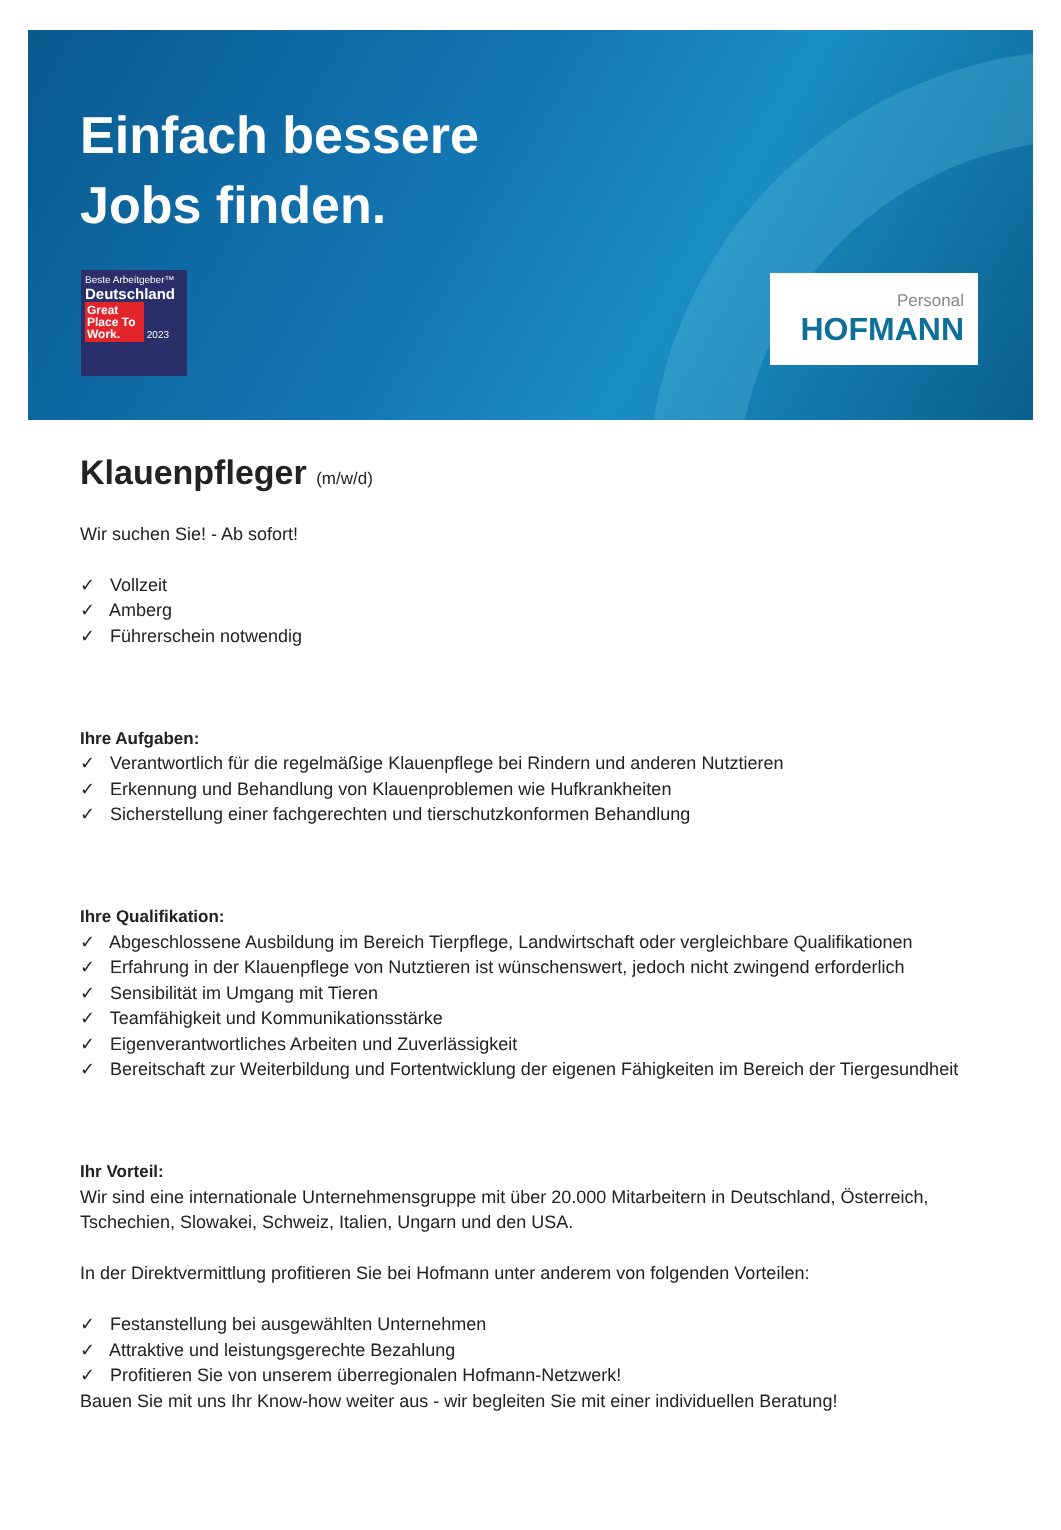Einfach bessere
Jobs finden.
Beste Arbeitgeber™
Deutschland
Great Place To Work. 2023
Personal
HOFMANN
Klauenpfleger (m/w/d)
Wir suchen Sie! - Ab sofort!
✓ Vollzeit
✓ Amberg
✓ Führerschein notwendig
Ihre Aufgaben:
✓ Verantwortlich für die regelmäßige Klauenpflege bei Rindern und anderen Nutztieren
✓ Erkennung und Behandlung von Klauenproblemen wie Hufkrankheiten
✓ Sicherstellung einer fachgerechten und tierschutzkonformen Behandlung
Ihre Qualifikation:
✓ Abgeschlossene Ausbildung im Bereich Tierpflege, Landwirtschaft oder vergleichbare Qualifikationen
✓ Erfahrung in der Klauenpflege von Nutztieren ist wünschenswert, jedoch nicht zwingend erforderlich
✓ Sensibilität im Umgang mit Tieren
✓ Teamfähigkeit und Kommunikationsstärke
✓ Eigenverantwortliches Arbeiten und Zuverlässigkeit
✓ Bereitschaft zur Weiterbildung und Fortentwicklung der eigenen Fähigkeiten im Bereich der Tiergesundheit
Ihr Vorteil:
Wir sind eine internationale Unternehmensgruppe mit über 20.000 Mitarbeitern in Deutschland, Österreich, Tschechien, Slowakei, Schweiz, Italien, Ungarn und den USA.
In der Direktvermittlung profitieren Sie bei Hofmann unter anderem von folgenden Vorteilen:
✓ Festanstellung bei ausgewählten Unternehmen
✓ Attraktive und leistungsgerechte Bezahlung
✓ Profitieren Sie von unserem überregionalen Hofmann-Netzwerk!
Bauen Sie mit uns Ihr Know-how weiter aus - wir begleiten Sie mit einer individuellen Beratung!